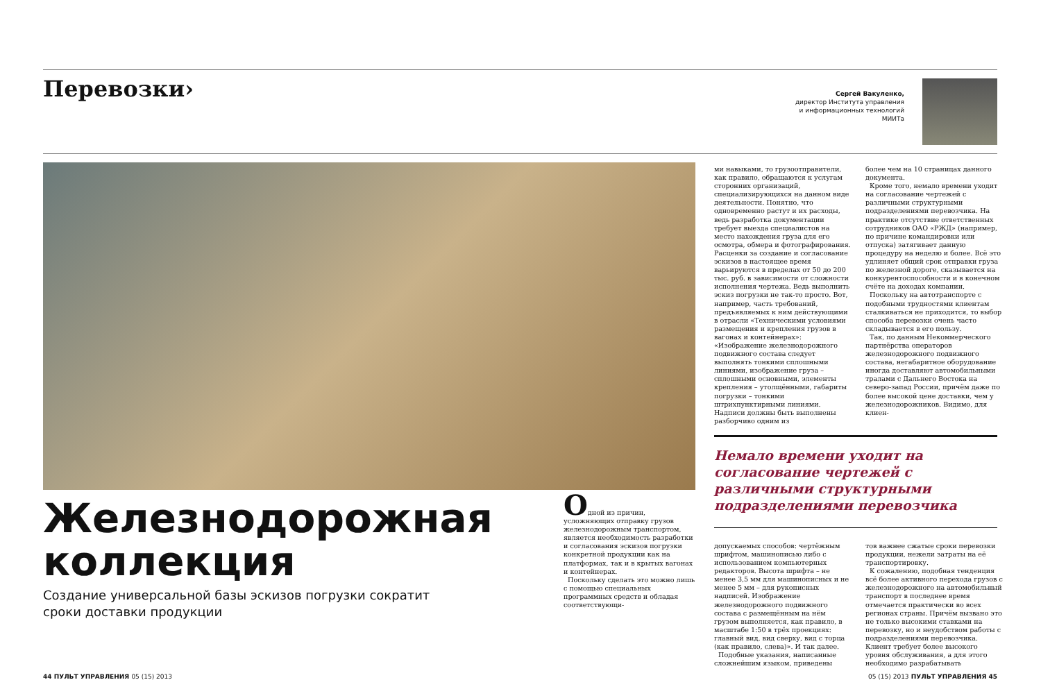Перевозки›
Сергей Вакуленко,
директор Института управления
и информационных технологий
МИИТа
Железнодорожная коллекция
Создание универсальной базы эскизов погрузки сократит сроки доставки продукции
Одной из причин, усложняющих отправку грузов железнодорожным транспортом, является необходимость разработки и согласования эскизов погрузки конкретной продукции как на платформах, так и в крытых вагонах и контейнерах.
Поскольку сделать это можно лишь с помощью специальных программных средств и обладая соответствующи-
ми навыками, то грузоотправители, как правило, обращаются к услугам сторонних организаций, специализирующихся на данном виде деятельности. Понятно, что одновременно растут и их расходы, ведь разработка документации требует выезда специалистов на место нахождения груза для его осмотра, обмера и фотографирования. Расценки за создание и согласование эскизов в настоящее время варьируются в пределах от 50 до 200 тыс. руб. в зависимости от сложности исполнения чертежа. Ведь выполнить эскиз погрузки не так-то просто. Вот, например, часть требований, предъявляемых к ним действующими в отрасли «Техническими условиями размещения и крепления грузов в вагонах и контейнерах»: «Изображение железнодорожного подвижного состава следует выполнять тонкими сплошными линиями, изображение груза – сплошными основными, элементы крепления – утолщёнными, габариты погрузки – тонкими штрихпунктирными линиями. Надписи должны быть выполнены разборчиво одним из
более чем на 10 страницах данного документа.
Кроме того, немало времени уходит на согласование чертежей с различными структурными подразделениями перевозчика. На практике отсутствие ответственных сотрудников ОАО «РЖД» (например, по причине командировки или отпуска) затягивает данную процедуру на неделю и более. Всё это удлиняет общий срок отправки груза по железной дороге, сказывается на конкурентоспособности и в конечном счёте на доходах компании.
Поскольку на автотранспорте с подобными трудностями клиентам сталкиваться не приходится, то выбор способа перевозки очень часто складывается в его пользу.
Так, по данным Некоммерческого партнёрства операторов железнодорожного подвижного состава, негабаритное оборудование иногда доставляют автомобильными тралами с Дальнего Востока на северо-запад России, причём даже по более высокой цене доставки, чем у железнодорожников. Видимо, для клиен-
Немало времени уходит на согласование чертежей с различными структурными подразделениями перевозчика
допускаемых способов: чертёжным шрифтом, машинописью либо с использованием компьютерных редакторов. Высота шрифта – не менее 3,5 мм для машинописных и не менее 5 мм – для рукописных надписей. Изображение железнодорожного подвижного состава с размещённым на нём грузом выполняется, как правило, в масштабе 1:50 в трёх проекциях: главный вид, вид сверху, вид с торца (как правило, слева)». И так далее.
Подобные указания, написанные сложнейшим языком, приведены
тов важнее сжатые сроки перевозки продукции, нежели затраты на её транспортировку.
К сожалению, подобная тенденция всё более активного перехода грузов с железнодорожного на автомобильный транспорт в последнее время отмечается практически во всех регионах страны. Причём вызвано это не только высокими ставками на перевозку, но и неудобством работы с подразделениями перевозчика. Клиент требует более высокого уровня обслуживания, а для этого необходимо разрабатывать
44 ПУЛЬТ УПРАВЛЕНИЯ 05 (15) 2013 05 (15) 2013 ПУЛЬТ УПРАВЛЕНИЯ 45